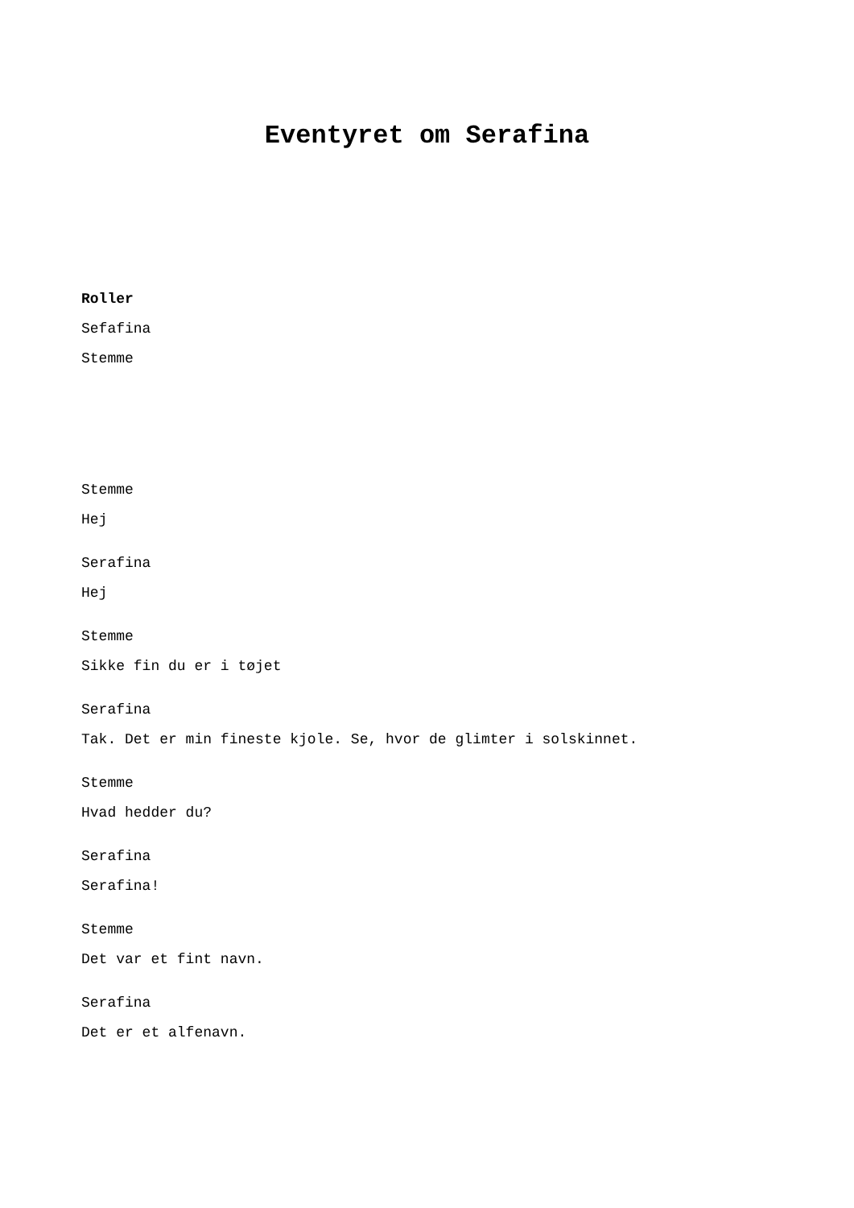Eventyret om Serafina
Roller
Sefafina
Stemme
Stemme
Hej
Serafina
Hej
Stemme
Sikke fin du er i tøjet
Serafina
Tak. Det er min fineste kjole. Se, hvor de glimter i solskinnet.
Stemme
Hvad hedder du?
Serafina
Serafina!
Stemme
Det var et fint navn.
Serafina
Det er et alfenavn.